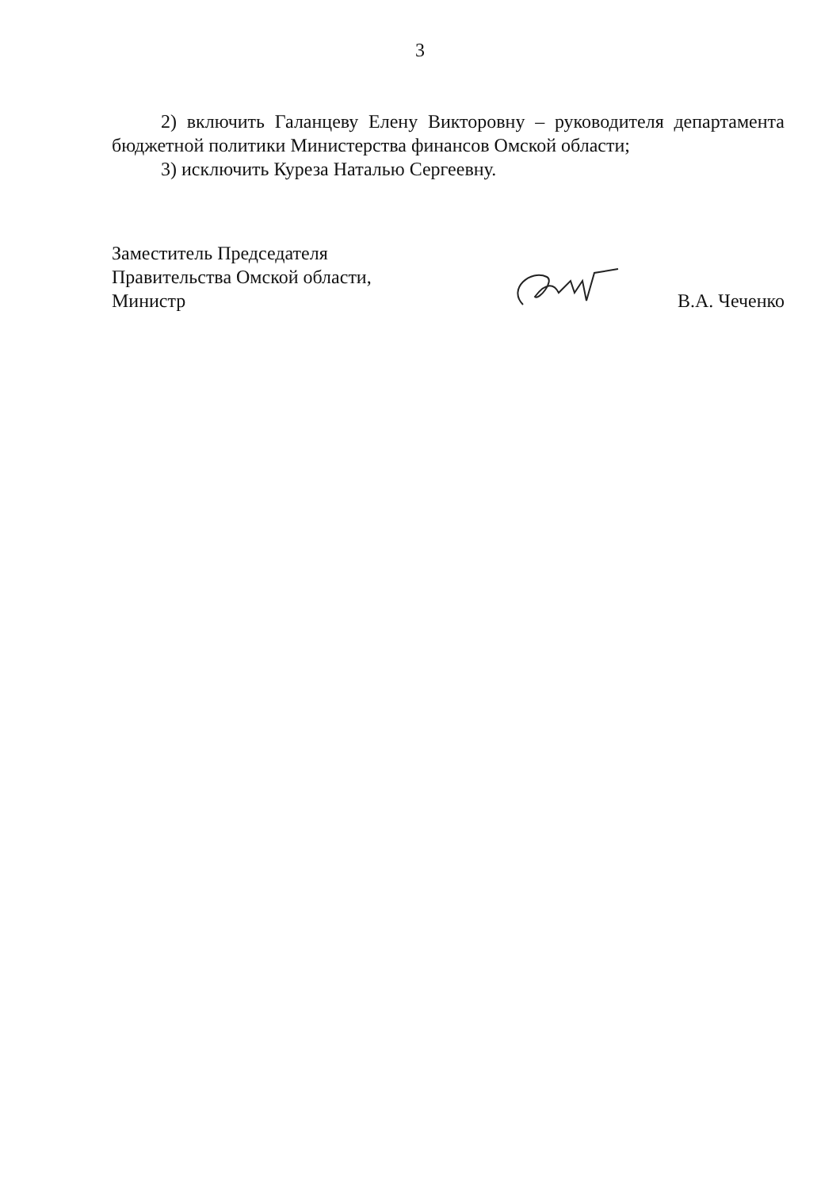3
2) включить Галанцеву Елену Викторовну – руководителя департамента бюджетной политики Министерства финансов Омской области;
3) исключить Куреза Наталью Сергеевну.
Заместитель Председателя
Правительства Омской области,
Министр
В.А. Чеченко